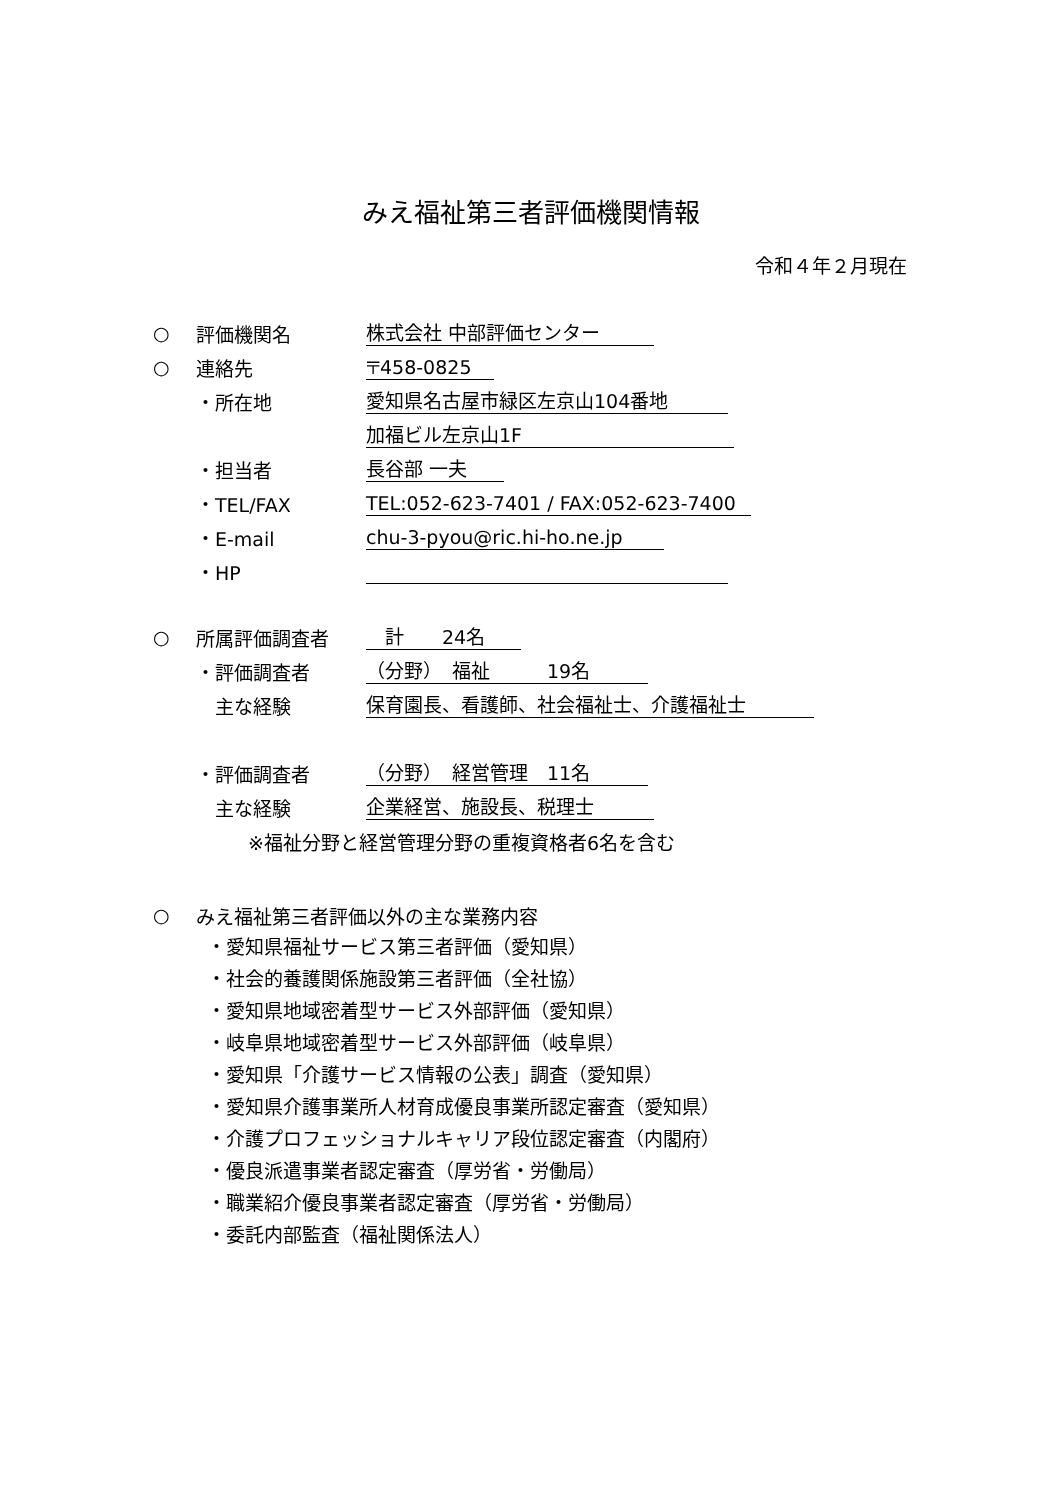みえ福祉第三者評価機関情報
令和４年２月現在
○ 評価機関名 株式会社 中部評価センター
○ 連絡先 〒458-0825
・所在地 愛知県名古屋市緑区左京山104番地
加福ビル左京山1F
・担当者 長谷部 一夫
・TEL/FAX TEL:052-623-7401 / FAX:052-623-7400
・E-mail chu-3-pyou@ric.hi-ho.ne.jp
・HP
○ 所属評価調査者　計　　24名
・評価調査者 （分野）　福祉　　　19名
　主な経験 保育園長、看護師、社会福祉士、介護福祉士
・評価調査者 （分野）　経営管理　11名
　主な経験 企業経営、施設長、税理士
※福祉分野と経営管理分野の重複資格者6名を含む
○ みえ福祉第三者評価以外の主な業務内容
・愛知県福祉サービス第三者評価（愛知県）
・社会的養護関係施設第三者評価（全社協）
・愛知県地域密着型サービス外部評価（愛知県）
・岐阜県地域密着型サービス外部評価（岐阜県）
・愛知県「介護サービス情報の公表」調査（愛知県）
・愛知県介護事業所人材育成優良事業所認定審査（愛知県）
・介護プロフェッショナルキャリア段位認定審査（内閣府）
・優良派遣事業者認定審査（厚労省・労働局）
・職業紹介優良事業者認定審査（厚労省・労働局）
・委託内部監査（福祉関係法人）